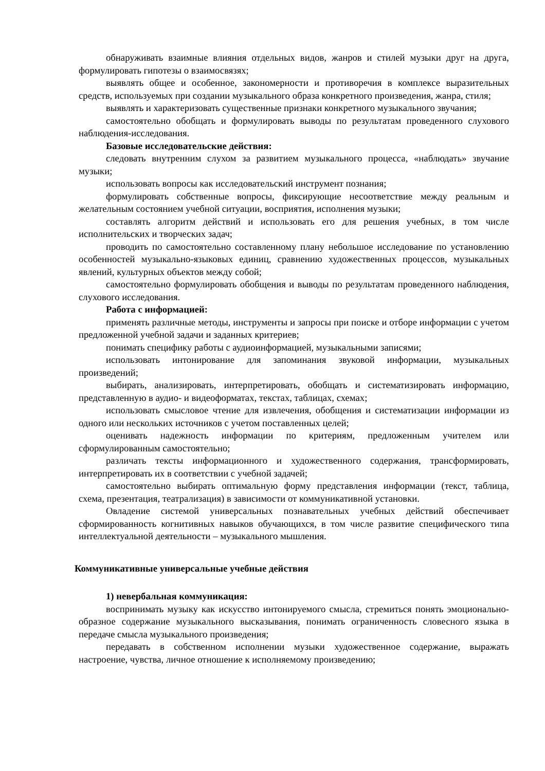обнаруживать взаимные влияния отдельных видов, жанров и стилей музыки друг на друга, формулировать гипотезы о взаимосвязях;
выявлять общее и особенное, закономерности и противоречия в комплексе выразительных средств, используемых при создании музыкального образа конкретного произведения, жанра, стиля;
выявлять и характеризовать существенные признаки конкретного музыкального звучания;
самостоятельно обобщать и формулировать выводы по результатам проведенного слухового наблюдения-исследования.
Базовые исследовательские действия:
следовать внутренним слухом за развитием музыкального процесса, «наблюдать» звучание музыки;
использовать вопросы как исследовательский инструмент познания;
формулировать собственные вопросы, фиксирующие несоответствие между реальным и желательным состоянием учебной ситуации, восприятия, исполнения музыки;
составлять алгоритм действий и использовать его для решения учебных, в том числе исполнительских и творческих задач;
проводить по самостоятельно составленному плану небольшое исследование по установлению особенностей музыкально-языковых единиц, сравнению художественных процессов, музыкальных явлений, культурных объектов между собой;
самостоятельно формулировать обобщения и выводы по результатам проведенного наблюдения, слухового исследования.
Работа с информацией:
применять различные методы, инструменты и запросы при поиске и отборе информации с учетом предложенной учебной задачи и заданных критериев;
понимать специфику работы с аудиоинформацией, музыкальными записями;
использовать интонирование для запоминания звуковой информации, музыкальных произведений;
выбирать, анализировать, интерпретировать, обобщать и систематизировать информацию, представленную в аудио- и видеоформатах, текстах, таблицах, схемах;
использовать смысловое чтение для извлечения, обобщения и систематизации информации из одного или нескольких источников с учетом поставленных целей;
оценивать надежность информации по критериям, предложенным учителем или сформулированным самостоятельно;
различать тексты информационного и художественного содержания, трансформировать, интерпретировать их в соответствии с учебной задачей;
самостоятельно выбирать оптимальную форму представления информации (текст, таблица, схема, презентация, театрализация) в зависимости от коммуникативной установки.
Овладение системой универсальных познавательных учебных действий обеспечивает сформированность когнитивных навыков обучающихся, в том числе развитие специфического типа интеллектуальной деятельности – музыкального мышления.
Коммуникативные универсальные учебные действия
1) невербальная коммуникация:
воспринимать музыку как искусство интонируемого смысла, стремиться понять эмоционально-образное содержание музыкального высказывания, понимать ограниченность словесного языка в передаче смысла музыкального произведения;
передавать в собственном исполнении музыки художественное содержание, выражать настроение, чувства, личное отношение к исполняемому произведению;